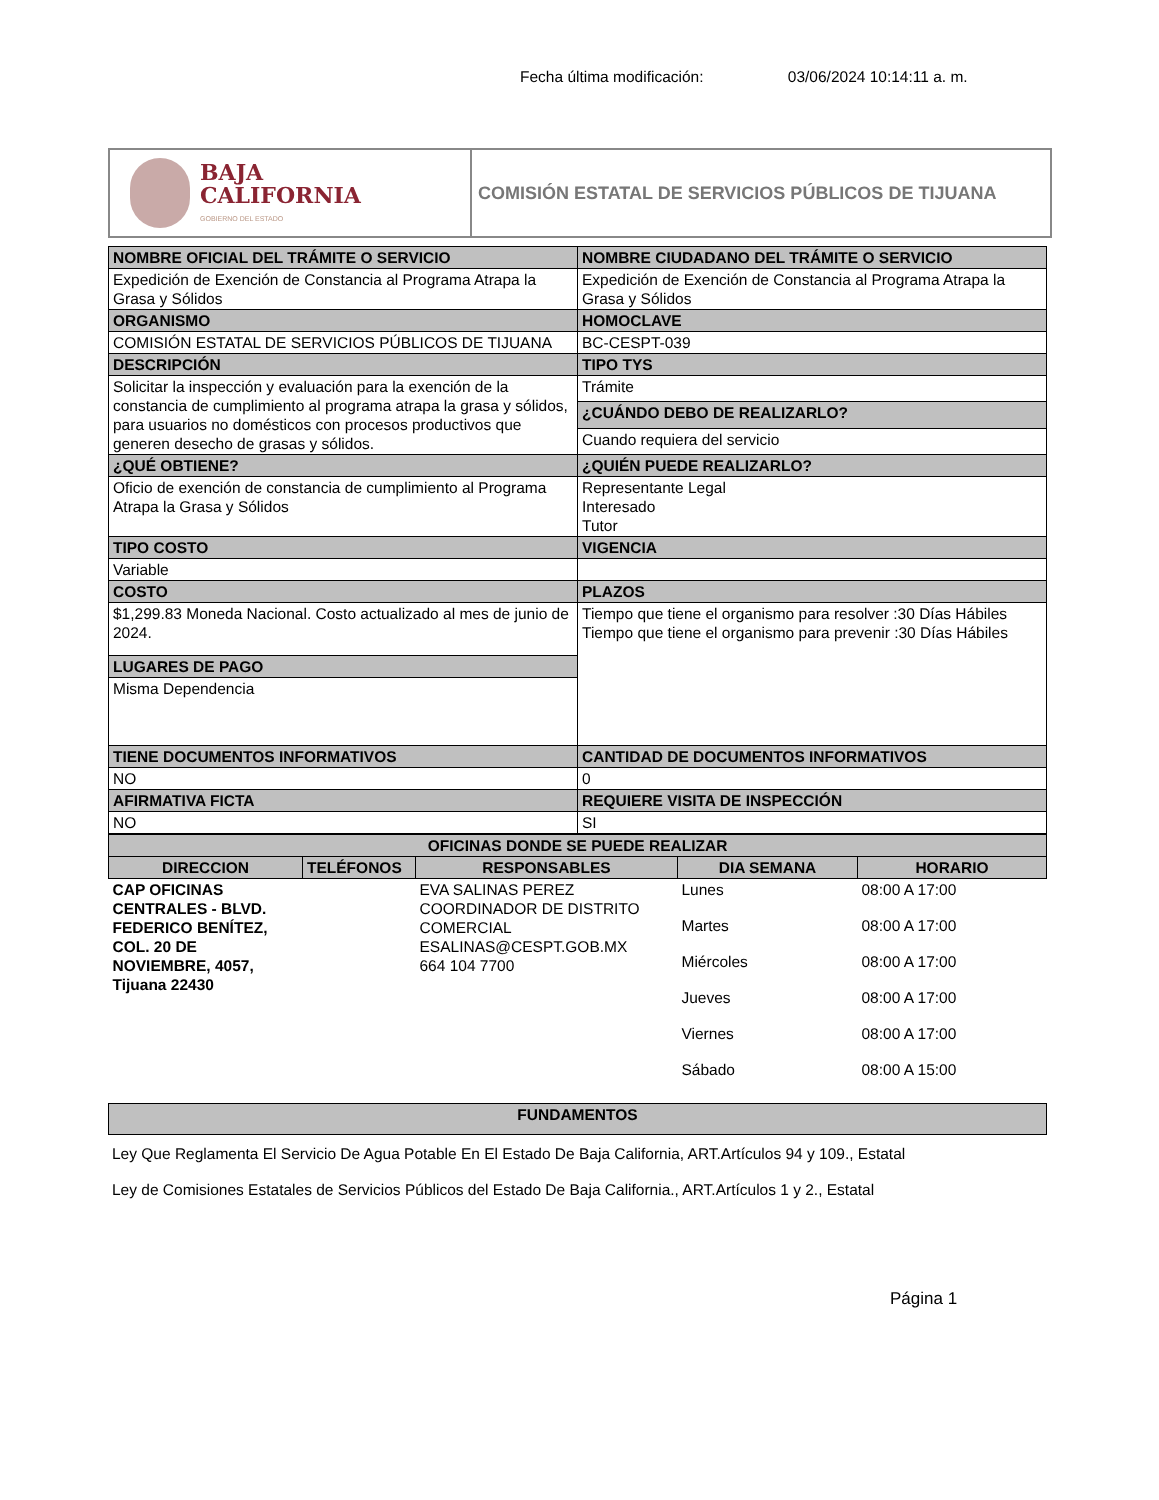Fecha última modificación: 03/06/2024 10:14:11 a. m.
BAJA
CALIFORNIA
GOBIERNO DEL ESTADO
COMISIÓN ESTATAL DE SERVICIOS PÚBLICOS DE TIJUANA
| NOMBRE OFICIAL DEL TRÁMITE O SERVICIO | NOMBRE CIUDADANO DEL TRÁMITE O SERVICIO |
| --- | --- |
| Expedición de Exención de Constancia al Programa Atrapa la Grasa y Sólidos | Expedición de Exención de Constancia al Programa Atrapa la Grasa y Sólidos |
| ORGANISMO | HOMOCLAVE |
| COMISIÓN ESTATAL DE SERVICIOS PÚBLICOS DE TIJUANA | BC-CESPT-039 |
| DESCRIPCIÓN | TIPO TYS |
| Solicitar la inspección y evaluación para la exención de la constancia de cumplimiento al programa atrapa la grasa y sólidos, para usuarios no domésticos con procesos productivos que generen desecho de grasas y sólidos. | Trámite |
| | ¿CUÁNDO DEBO DE REALIZARLO? |
| | Cuando requiera del servicio |
| ¿QUÉ OBTIENE? | ¿QUIÉN PUEDE REALIZARLO? |
| Oficio de exención de constancia de cumplimiento al Programa Atrapa la Grasa y Sólidos | Representante Legal Interesado Tutor |
| TIPO COSTO | VIGENCIA |
| Variable | |
| COSTO | PLAZOS |
| $1,299.83 Moneda Nacional. Costo actualizado al mes de junio de 2024. | Tiempo que tiene el organismo para resolver :30 Días Hábiles Tiempo que tiene el organismo para prevenir :30 Días Hábiles |
| LUGARES DE PAGO | |
| Misma Dependencia | |
| TIENE DOCUMENTOS INFORMATIVOS | CANTIDAD DE DOCUMENTOS INFORMATIVOS |
| NO | 0 |
| AFIRMATIVA FICTA | REQUIERE VISITA DE INSPECCIÓN |
| NO | SI |
| OFICINAS DONDE SE PUEDE REALIZAR | | | | |
| --- | --- | --- | --- | --- |
| DIRECCION | TELÉFONOS | RESPONSABLES | DIA SEMANA | HORARIO |
| CAP OFICINAS CENTRALES - BLVD. FEDERICO BENÍTEZ, COL. 20 DE NOVIEMBRE, 4057, Tijuana 22430 | | EVA SALINAS PEREZ COORDINADOR DE DISTRITO COMERCIAL ESALINAS@CESPT.GOB.MX 664 104 7700 | Lunes | 08:00 A 17:00 |
| | | | Martes | 08:00 A 17:00 |
| | | | Miércoles | 08:00 A 17:00 |
| | | | Jueves | 08:00 A 17:00 |
| | | | Viernes | 08:00 A 17:00 |
| | | | Sábado | 08:00 A 15:00 |
| FUNDAMENTOS |
| --- |
Ley Que Reglamenta El Servicio De Agua Potable En El Estado De Baja California, ART.Artículos 94 y 109., Estatal
Ley de Comisiones Estatales de Servicios Públicos del Estado De Baja California., ART.Artículos 1 y 2., Estatal
Página 1